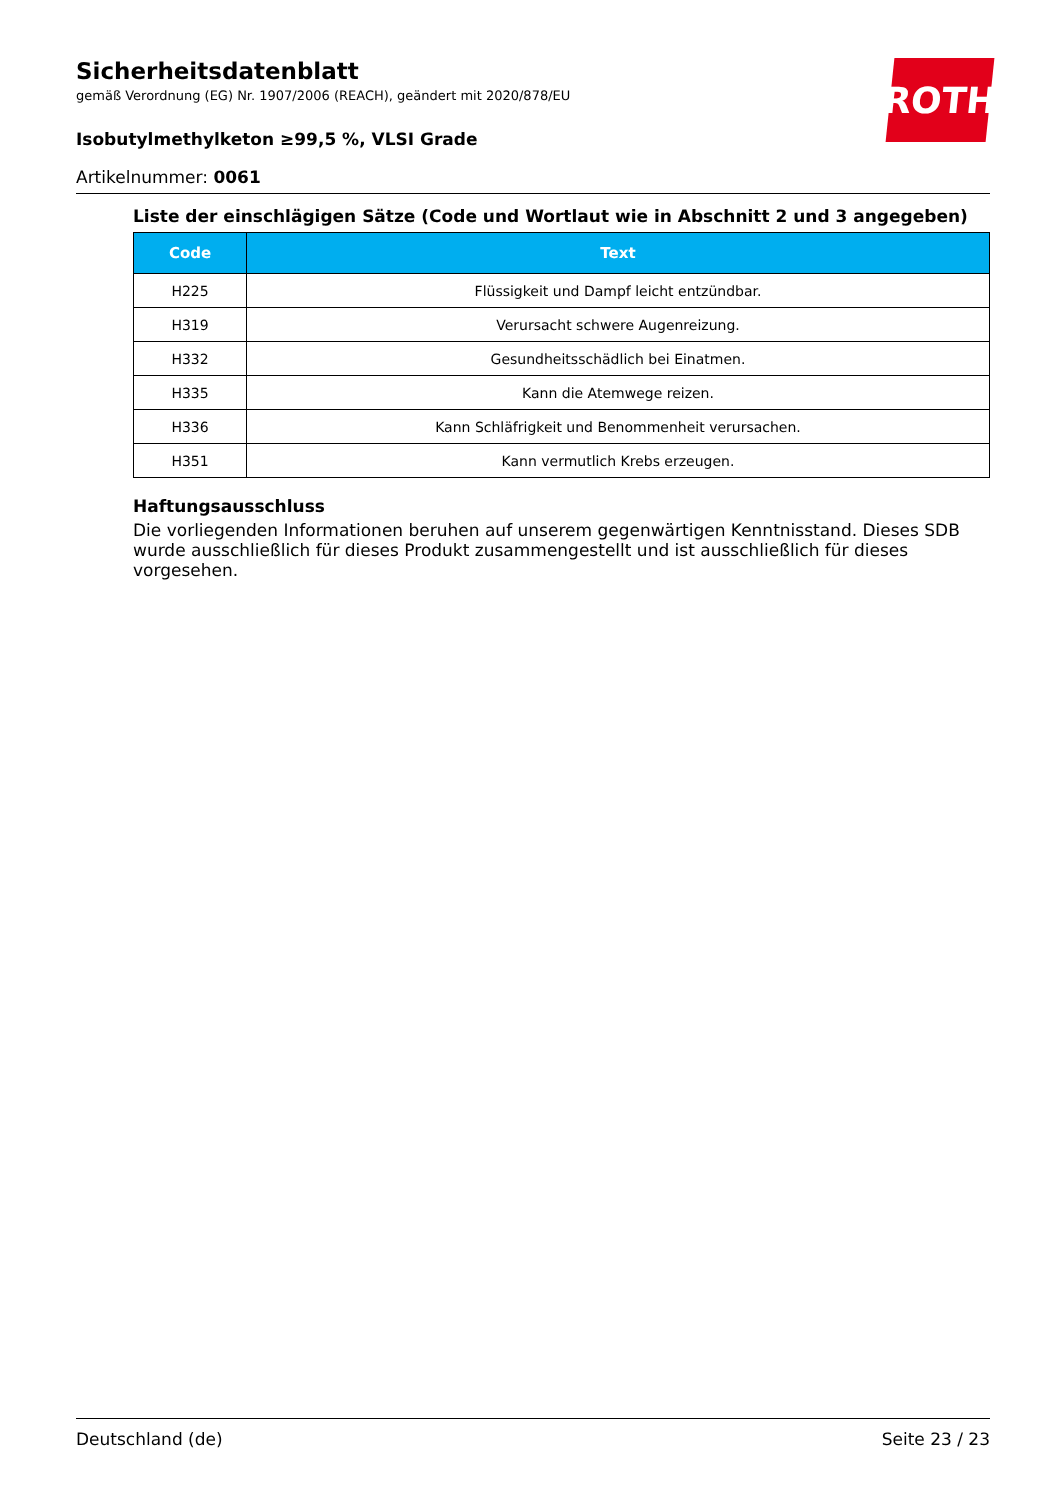ROTH
Sicherheitsdatenblatt
gemäß Verordnung (EG) Nr. 1907/2006 (REACH), geändert mit 2020/878/EU
Isobutylmethylketon ≥99,5 %, VLSI Grade
Artikelnummer: 0061
Liste der einschlägigen Sätze (Code und Wortlaut wie in Abschnitt 2 und 3 angegeben)
| Code | Text |
| --- | --- |
| H225 | Flüssigkeit und Dampf leicht entzündbar. |
| H319 | Verursacht schwere Augenreizung. |
| H332 | Gesundheitsschädlich bei Einatmen. |
| H335 | Kann die Atemwege reizen. |
| H336 | Kann Schläfrigkeit und Benommenheit verursachen. |
| H351 | Kann vermutlich Krebs erzeugen. |
Haftungsausschluss
Die vorliegenden Informationen beruhen auf unserem gegenwärtigen Kenntnisstand. Dieses SDB wurde ausschließlich für dieses Produkt zusammengestellt und ist ausschließlich für dieses vorgesehen.
Deutschland (de) Seite 23 / 23